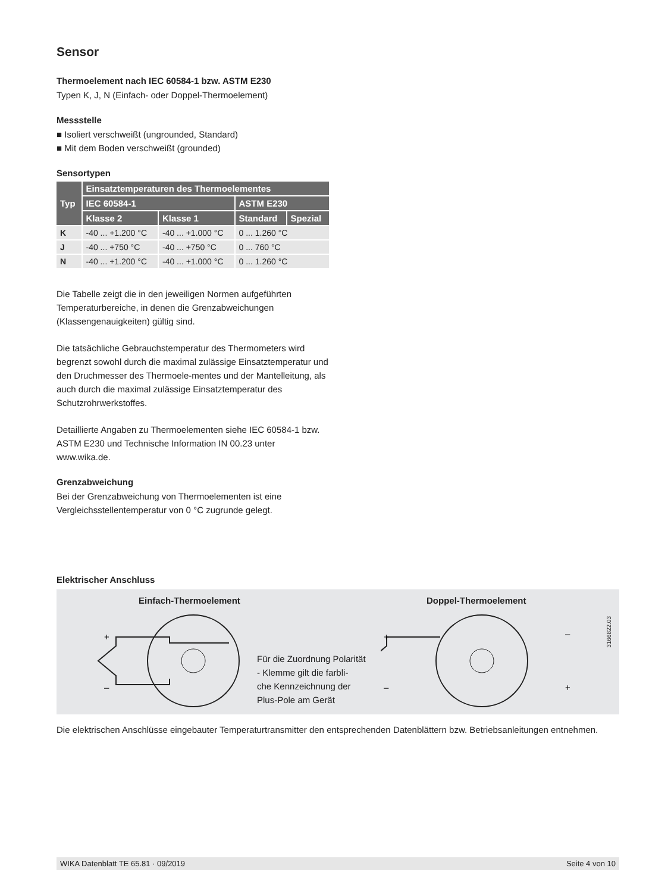Sensor
Thermoelement nach IEC 60584-1 bzw. ASTM E230
Typen K, J, N (Einfach- oder Doppel-Thermoelement)
Messstelle
■ Isoliert verschweißt (ungrounded, Standard)
■ Mit dem Boden verschweißt (grounded)
Sensortypen
| Typ | Einsatztemperaturen des Thermoelementes | | | |
| --- | --- | --- | --- | --- |
| | IEC 60584-1 | | ASTM E230 | |
| | Klasse 2 | Klasse 1 | Standard | Spezial |
| K | -40 ... +1.200 °C | -40 ... +1.000 °C | 0 ... 1.260 °C | |
| J | -40 ... +750 °C | -40 ... +750 °C | 0 ... 760 °C | |
| N | -40 ... +1.200 °C | -40 ... +1.000 °C | 0 ... 1.260 °C | |
Die Tabelle zeigt die in den jeweiligen Normen aufgeführten Temperaturbereiche, in denen die Grenzabweichungen (Klassengenauigkeiten) gültig sind.
Die tatsächliche Gebrauchstemperatur des Thermometers wird begrenzt sowohl durch die maximal zulässige Einsatztemperatur und den Druchmesser des Thermoele-mentes und der Mantelleitung, als auch durch die maximal zulässige Einsatztemperatur des Schutzrohrwerkstoffes.
Detaillierte Angaben zu Thermoelementen siehe IEC 60584-1 bzw. ASTM E230 und Technische Information IN 00.23 unter www.wika.de.
Grenzabweichung
Bei der Grenzabweichung von Thermoelementen ist eine Vergleichsstellentemperatur von 0 °C zugrunde gelegt.
Elektrischer Anschluss
Einfach-Thermoelement Doppel-Thermoelement
+
–
Für die Zuordnung Polarität
- Klemme gilt die farbli-
che Kennzeichnung der
Plus-Pole am Gerät
+
–
–
+
3166822.03
Die elektrischen Anschlüsse eingebauter Temperaturtransmitter den entsprechenden Datenblättern bzw. Betriebsanleitungen entnehmen.
WIKA Datenblatt TE 65.81 · 09/2019 Seite 4 von 10